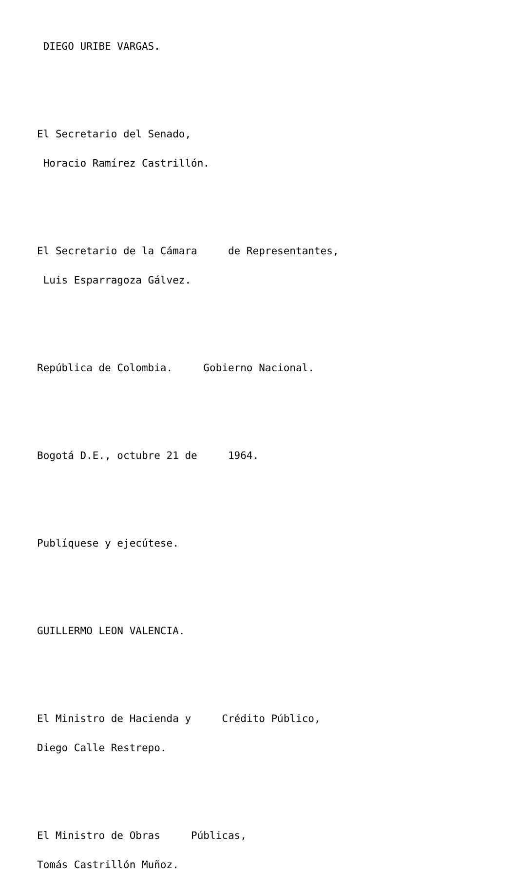DIEGO URIBE VARGAS.
El Secretario del Senado,
Horacio Ramírez Castrillón.
El Secretario de la Cámara de Representantes,
Luis Esparragoza Gálvez.
República de Colombia. Gobierno Nacional.
Bogotá D.E., octubre 21 de 1964.
Publíquese y ejecútese.
GUILLERMO LEON VALENCIA.
El Ministro de Hacienda y Crédito Público,
Diego Calle Restrepo.
El Ministro de Obras Públicas,
Tomás Castrillón Muñoz.